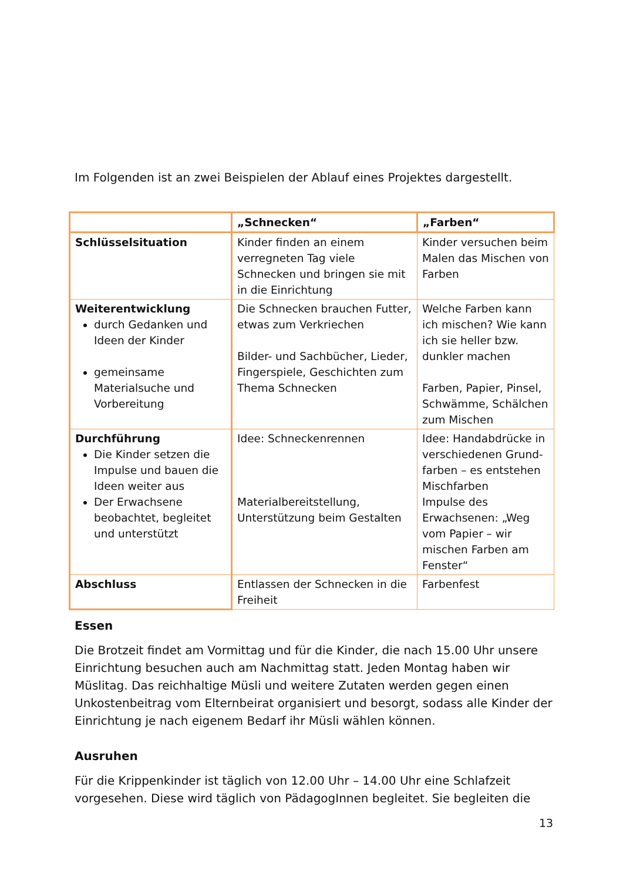Im Folgenden ist an zwei Beispielen der Ablauf eines Projektes dargestellt.
| | „Schnecken“ | „Farben“ |
| --- | --- | --- |
| Schlüsselsituation | Kinder finden an einem verregneten Tag viele Schnecken und bringen sie mit in die Einrichtung | Kinder versuchen beim Malen das Mischen von Farben |
| Weiterentwicklung durch Gedanken und Ideen der Kinder gemeinsame Materialsuche und Vorbereitung | Die Schnecken brauchen Futter, etwas zum Verkriechen Bilder- und Sachbücher, Lieder, Fingerspiele, Geschichten zum Thema Schnecken | Welche Farben kann ich mischen? Wie kann ich sie heller bzw. dunkler machen Farben, Papier, Pinsel, Schwämme, Schälchen zum Mischen |
| Durchführung Die Kinder setzen die Impulse und bauen die Ideen weiter aus Der Erwachsene beobachtet, begleitet und unterstützt | Idee: Schneckenrennen Materialbereitstellung, Unterstützung beim Gestalten | Idee: Handabdrücke in verschiedenen Grund-farben – es entstehen Mischfarben Impulse des Erwachsenen: „Weg vom Papier – wir mischen Farben am Fenster“ |
| Abschluss | Entlassen der Schnecken in die Freiheit | Farbenfest |
Essen
Die Brotzeit findet am Vormittag und für die Kinder, die nach 15.00 Uhr unsere Einrichtung besuchen auch am Nachmittag statt. Jeden Montag haben wir Müslitag. Das reichhaltige Müsli und weitere Zutaten werden gegen einen Unkostenbeitrag vom Elternbeirat organisiert und besorgt, sodass alle Kinder der Einrichtung je nach eigenem Bedarf ihr Müsli wählen können.
Ausruhen
Für die Krippenkinder ist täglich von 12.00 Uhr – 14.00 Uhr eine Schlafzeit vorgesehen. Diese wird täglich von PädagogInnen begleitet. Sie begleiten die
13